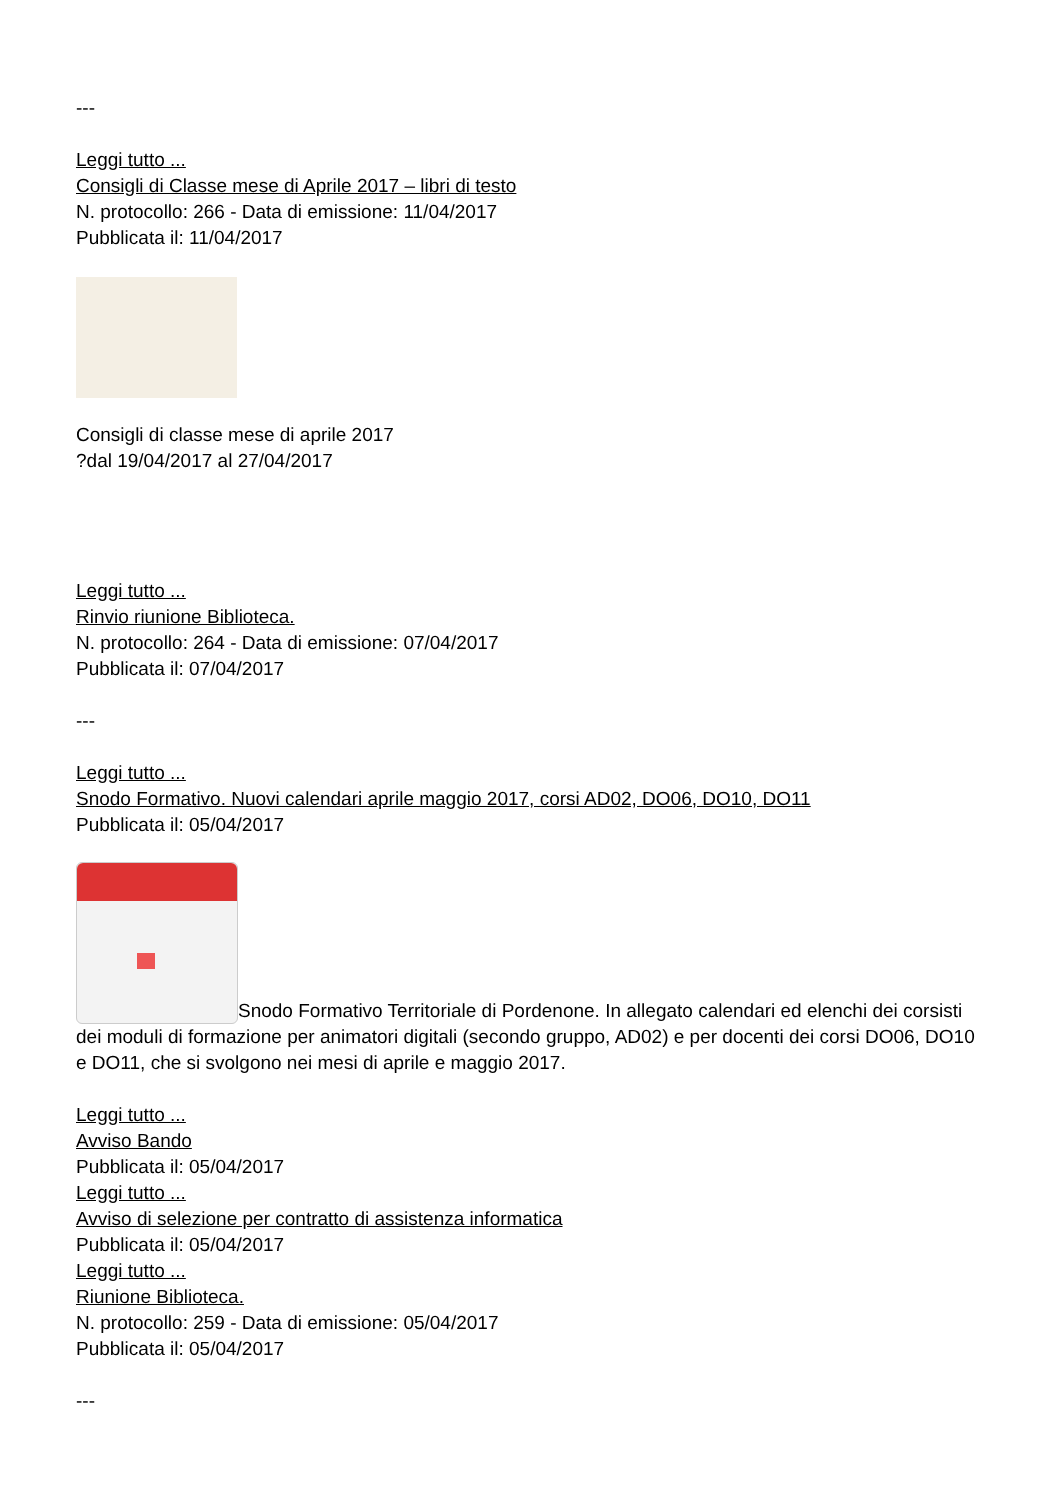---
Leggi tutto ...
Consigli di Classe mese di Aprile 2017 – libri di testo
N. protocollo: 266 - Data di emissione: 11/04/2017
Pubblicata il: 11/04/2017
Consigli di classe mese di aprile 2017
?dal 19/04/2017 al 27/04/2017
Leggi tutto ...
Rinvio riunione Biblioteca.
N. protocollo: 264 - Data di emissione: 07/04/2017
Pubblicata il: 07/04/2017
---
Leggi tutto ...
Snodo Formativo. Nuovi calendari aprile maggio 2017, corsi AD02, DO06, DO10, DO11
Pubblicata il: 05/04/2017
Snodo Formativo Territoriale di Pordenone. In allegato calendari ed elenchi dei corsisti dei moduli di formazione per animatori digitali (secondo gruppo, AD02) e per docenti dei corsi DO06, DO10 e DO11, che si svolgono nei mesi di aprile e maggio 2017.
Leggi tutto ...
Avviso Bando
Pubblicata il: 05/04/2017
Leggi tutto ...
Avviso di selezione per contratto di assistenza informatica
Pubblicata il: 05/04/2017
Leggi tutto ...
Riunione Biblioteca.
N. protocollo: 259 - Data di emissione: 05/04/2017
Pubblicata il: 05/04/2017
---